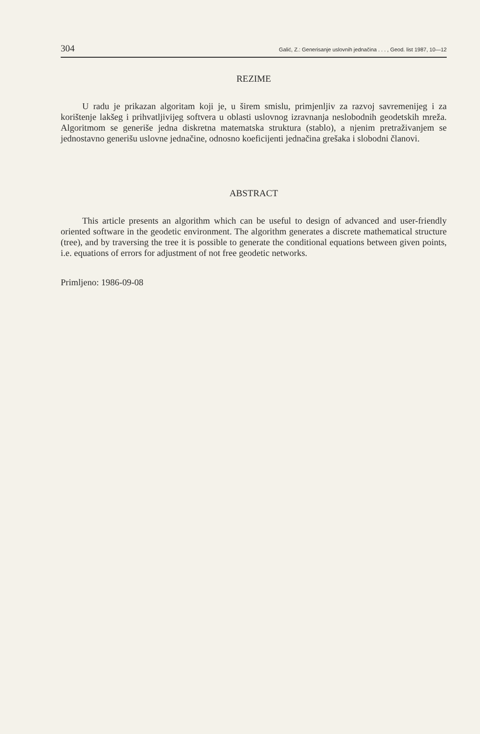304 Galić, Z.: Generisanje uslovnih jednačina . . . , Geod. list 1987, 10—12
REZIME
U radu je prikazan algoritam koji je, u širem smislu, primjenljiv za razvoj savremenijeg i za korištenje lakšeg i prihvatljivijeg softvera u oblasti uslovnog izravnanja neslobodnih geodetskih mreža. Algoritmom se generiše jedna diskretna matematska struktura (stablo), a njenim pretraživanjem se jednostavno generišu uslovne jednačine, odnosno koeficijenti jednačina grešaka i slobodni članovi.
ABSTRACT
This article presents an algorithm which can be useful to design of advanced and user-friendly oriented software in the geodetic environment. The algorithm generates a discrete mathematical structure (tree), and by traversing the tree it is possible to generate the conditional equations between given points, i.e. equations of errors for adjustment of not free geodetic networks.
Primljeno: 1986-09-08